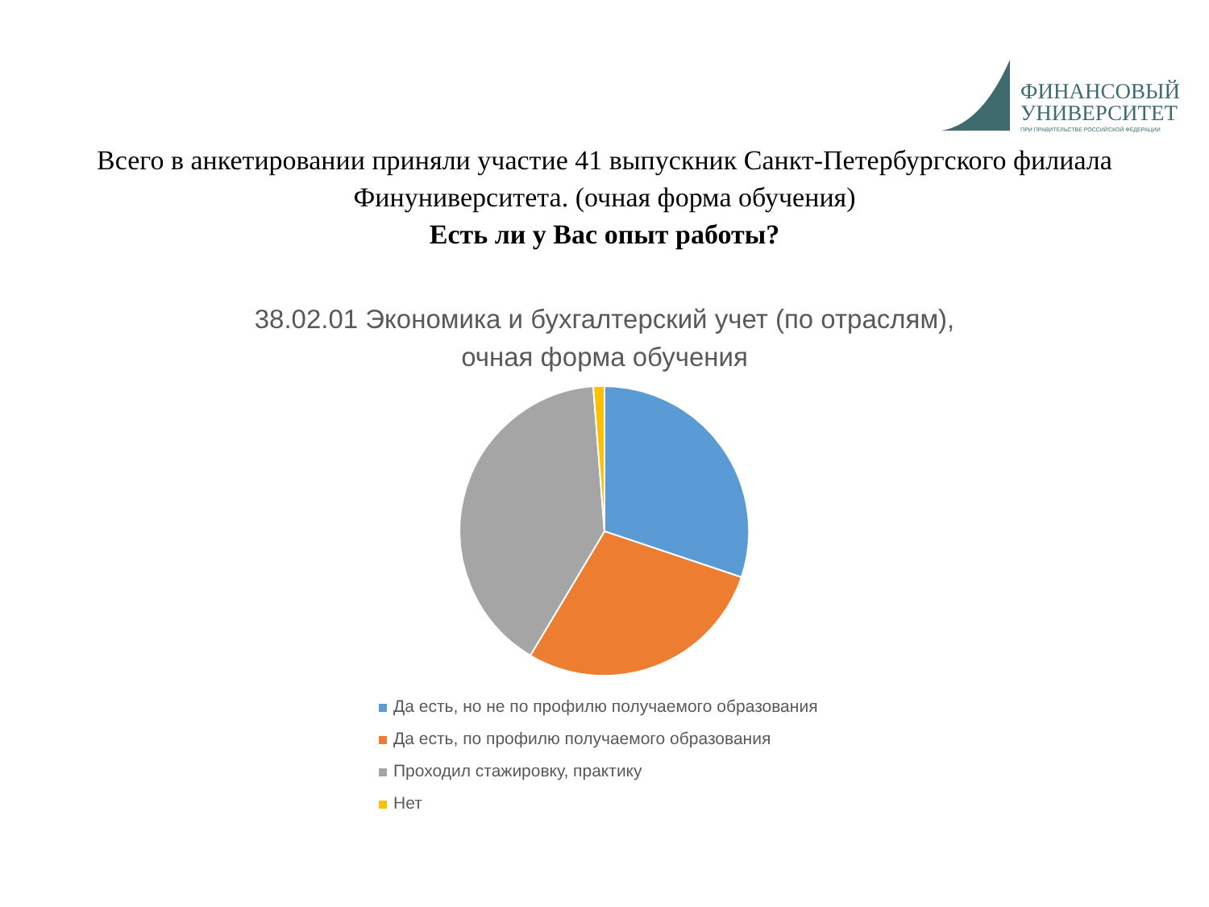ФИНАНСОВЫЙ
УНИВЕРСИТЕТ
ПРИ ПРАВИТЕЛЬСТВЕ РОССИЙСКОЙ ФЕДЕРАЦИИ
Всего в анкетировании приняли участие 41 выпускник Санкт-Петербургского филиала Финуниверситета. (очная форма обучения)
Есть ли у Вас опыт работы?
38.02.01 Экономика и бухгалтерский учет (по отраслям),
очная форма обучения
Да есть, но не по профилю получаемого образования
Да есть, по профилю получаемого образования
Проходил стажировку, практику
Нет